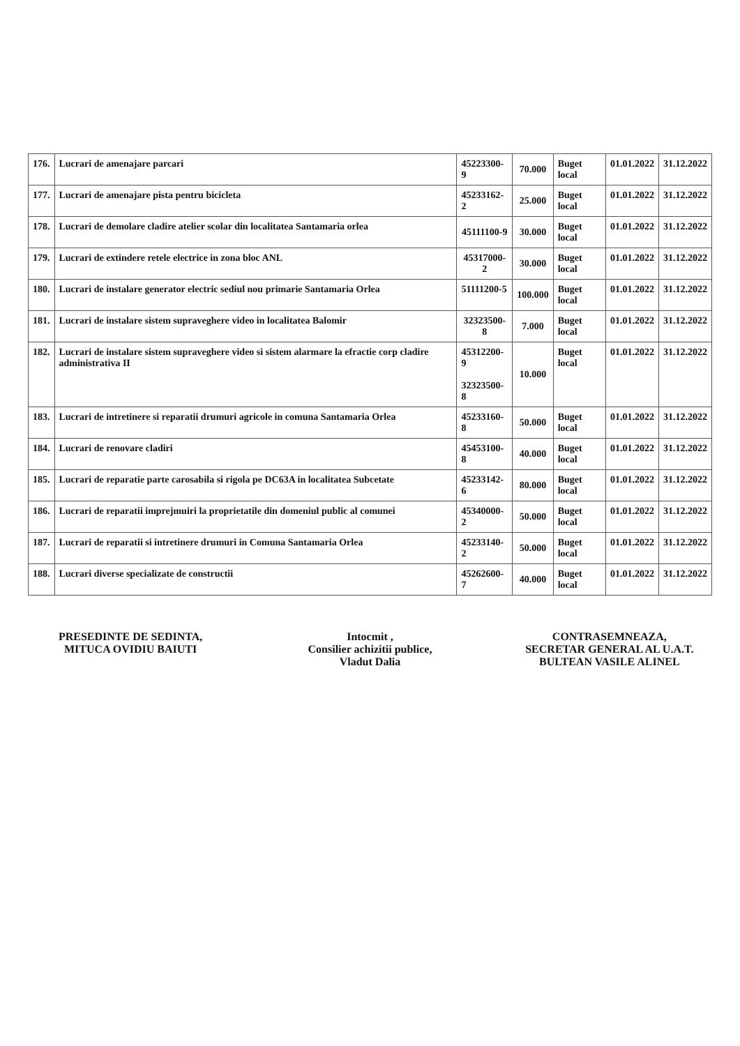| 176. | Lucrari de amenajare parcari | 45223300-9 | 70.000 | Buget local | 01.01.2022 | 31.12.2022 |
| 177. | Lucrari de amenajare pista pentru bicicleta | 45233162-2 | 25.000 | Buget local | 01.01.2022 | 31.12.2022 |
| 178. | Lucrari de demolare cladire atelier scolar din localitatea Santamaria orlea | 45111100-9 | 30.000 | Buget local | 01.01.2022 | 31.12.2022 |
| 179. | Lucrari de extindere retele electrice in zona bloc ANL | 45317000-2 | 30.000 | Buget local | 01.01.2022 | 31.12.2022 |
| 180. | Lucrari de instalare generator electric sediul nou primarie Santamaria Orlea | 51111200-5 | 100.000 | Buget local | 01.01.2022 | 31.12.2022 |
| 181. | Lucrari de instalare sistem supraveghere video in localitatea Balomir | 32323500-8 | 7.000 | Buget local | 01.01.2022 | 31.12.2022 |
| 182. | Lucrari de instalare sistem supraveghere video si sistem alarmare la efractie corp cladire administrativa II | 45312200-9 32323500-8 | 10.000 | Buget local | 01.01.2022 | 31.12.2022 |
| 183. | Lucrari de intretinere si reparatii drumuri agricole in comuna Santamaria Orlea | 45233160-8 | 50.000 | Buget local | 01.01.2022 | 31.12.2022 |
| 184. | Lucrari de renovare cladiri | 45453100-8 | 40.000 | Buget local | 01.01.2022 | 31.12.2022 |
| 185. | Lucrari de reparatie parte carosabila si rigola pe DC63A in localitatea Subcetate | 45233142-6 | 80.000 | Buget local | 01.01.2022 | 31.12.2022 |
| 186. | Lucrari de reparatii imprejmuiri la proprietatile din domeniul public al comunei | 45340000-2 | 50.000 | Buget local | 01.01.2022 | 31.12.2022 |
| 187. | Lucrari de reparatii si intretinere drumuri in Comuna Santamaria Orlea | 45233140-2 | 50.000 | Buget local | 01.01.2022 | 31.12.2022 |
| 188. | Lucrari diverse specializate de constructii | 45262600-7 | 40.000 | Buget local | 01.01.2022 | 31.12.2022 |
PRESEDINTE DE SEDINTA,
MITUCA OVIDIU BAIUTI
Intocmit ,
Consilier achizitii publice,
Vladut Dalia
CONTRASEMNEAZA,
SECRETAR GENERAL AL U.A.T.
BULTEAN VASILE ALINEL